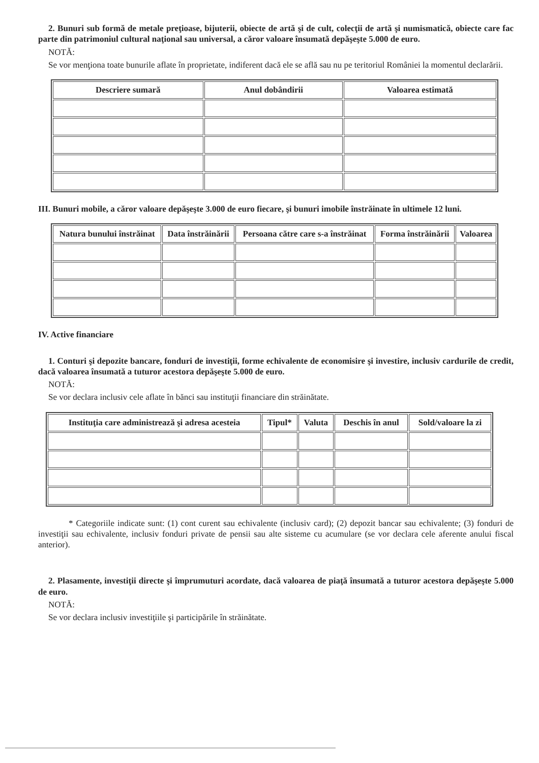2. Bunuri sub formă de metale preţioase, bijuterii, obiecte de artă şi de cult, colecţii de artă şi numismatică, obiecte care fac parte din patrimoniul cultural naţional sau universal, a căror valoare însumată depăşeşte 5.000 de euro.
NOTĂ:
Se vor menţiona toate bunurile aflate în proprietate, indiferent dacă ele se află sau nu pe teritoriul României la momentul declarării.
| Descriere sumară | Anul dobândirii | Valoarea estimată |
| --- | --- | --- |
III. Bunuri mobile, a căror valoare depăşeşte 3.000 de euro fiecare, şi bunuri imobile înstrăinate în ultimele 12 luni.
| Natura bunului înstrăinat | Data înstrăinării | Persoana către care s-a înstrăinat | Forma înstrăinării | Valoarea |
| --- | --- | --- | --- | --- |
IV. Active financiare
1. Conturi şi depozite bancare, fonduri de investiţii, forme echivalente de economisire şi investire, inclusiv cardurile de credit, dacă valoarea însumată a tuturor acestora depăşeşte 5.000 de euro.
NOTĂ:
Se vor declara inclusiv cele aflate în bănci sau instituţii financiare din străinătate.
| Instituţia care administrează şi adresa acesteia | Tipul* | Valuta | Deschis în anul | Sold/valoare la zi |
| --- | --- | --- | --- | --- |
* Categoriile indicate sunt: (1) cont curent sau echivalente (inclusiv card); (2) depozit bancar sau echivalente; (3) fonduri de investiţii sau echivalente, inclusiv fonduri private de pensii sau alte sisteme cu acumulare (se vor declara cele aferente anului fiscal anterior).
2. Plasamente, investiţii directe şi împrumuturi acordate, dacă valoarea de piaţă însumată a tuturor acestora depăşeşte 5.000 de euro.
NOTĂ:
Se vor declara inclusiv investiţiile şi participările în străinătate.